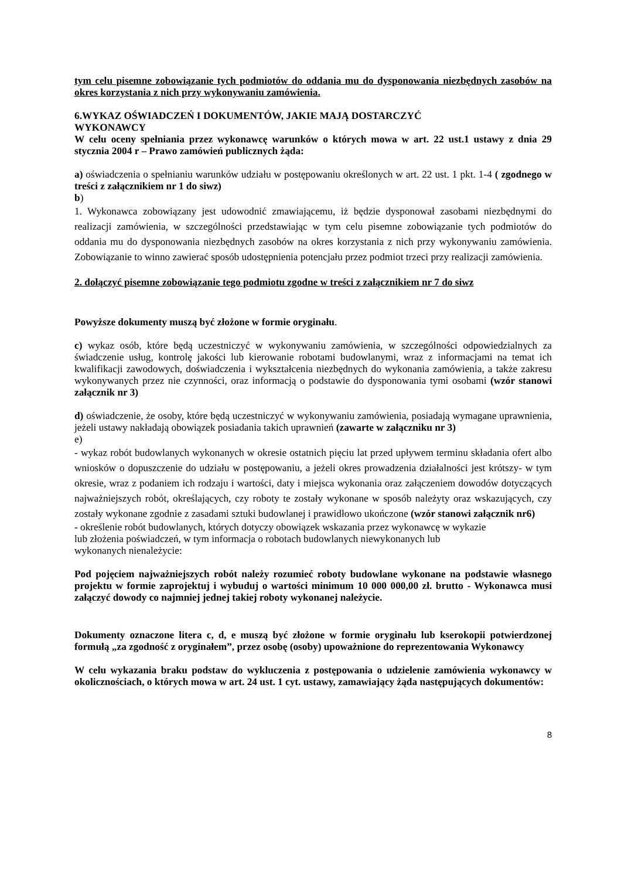tym celu pisemne zobowiązanie tych podmiotów do oddania mu do dysponowania niezbędnych zasobów na okres korzystania z nich przy wykonywaniu zamówienia.
6.WYKAZ OŚWIADCZEŃ I DOKUMENTÓW, JAKIE MAJĄ DOSTARCZYĆ
WYKONAWCY
W celu oceny spełniania przez wykonawcę warunków o których mowa w art. 22 ust.1 ustawy z dnia 29 stycznia 2004 r – Prawo zamówień publicznych żąda:
a) oświadczenia o spełnianiu warunków udziału w postępowaniu określonych w art. 22 ust. 1 pkt. 1-4 ( zgodnego w treści z załącznikiem nr 1 do siwz)
b)
1. Wykonawca zobowiązany jest udowodnić zmawiającemu, iż będzie dysponował zasobami niezbędnymi do realizacji zamówienia, w szczególności przedstawiając w tym celu pisemne zobowiązanie tych podmiotów do oddania mu do dysponowania niezbędnych zasobów na okres korzystania z nich przy wykonywaniu zamówienia. Zobowiązanie to winno zawierać sposób udostępnienia potencjału przez podmiot trzeci przy realizacji zamówienia.
2. dołączyć pisemne zobowiązanie tego podmiotu zgodne w treści z załącznikiem nr 7 do siwz
Powyższe dokumenty muszą być złożone w formie oryginału.
c) wykaz osób, które będą uczestniczyć w wykonywaniu zamówienia, w szczególności odpowiedzialnych za świadczenie usług, kontrolę jakości lub kierowanie robotami budowlanymi, wraz z informacjami na temat ich kwalifikacji zawodowych, doświadczenia i wykształcenia niezbędnych do wykonania zamówienia, a także zakresu wykonywanych przez nie czynności, oraz informacją o podstawie do dysponowania tymi osobami (wzór stanowi załącznik nr 3)
d) oświadczenie, że osoby, które będą uczestniczyć w wykonywaniu zamówienia, posiadają wymagane uprawnienia, jeżeli ustawy nakładają obowiązek posiadania takich uprawnień (zawarte w załączniku nr 3)
e)
- wykaz robót budowlanych wykonanych w okresie ostatnich pięciu lat przed upływem terminu składania ofert albo wniosków o dopuszczenie do udziału w postępowaniu, a jeżeli okres prowadzenia działalności jest krótszy- w tym okresie, wraz z podaniem ich rodzaju i wartości, daty i miejsca wykonania oraz załączeniem dowodów dotyczących najważniejszych robót, określających, czy roboty te zostały wykonane w sposób należyty oraz wskazujących, czy zostały wykonane zgodnie z zasadami sztuki budowlanej i prawidłowo ukończone (wzór stanowi załącznik nr6)
- określenie robót budowlanych, których dotyczy obowiązek wskazania przez wykonawcę w wykazie
lub złożenia poświadczeń, w tym informacja o robotach budowlanych niewykonanych lub
wykonanych nienależycie:
Pod pojęciem najważniejszych robót należy rozumieć roboty budowlane wykonane na podstawie własnego projektu w formie zaprojektuj i wybuduj o wartości minimum 10 000 000,00 zł. brutto - Wykonawca musi załączyć dowody co najmniej jednej takiej roboty wykonanej należycie.
Dokumenty oznaczone litera c, d, e muszą być złożone w formie oryginału lub kserokopii potwierdzonej formułą „za zgodność z oryginałem”, przez osobę (osoby) upoważnione do reprezentowania Wykonawcy
W celu wykazania braku podstaw do wykluczenia z postępowania o udzielenie zamówienia wykonawcy w okolicznościach, o których mowa w art. 24 ust. 1 cyt. ustawy, zamawiający żąda następujących dokumentów:
8